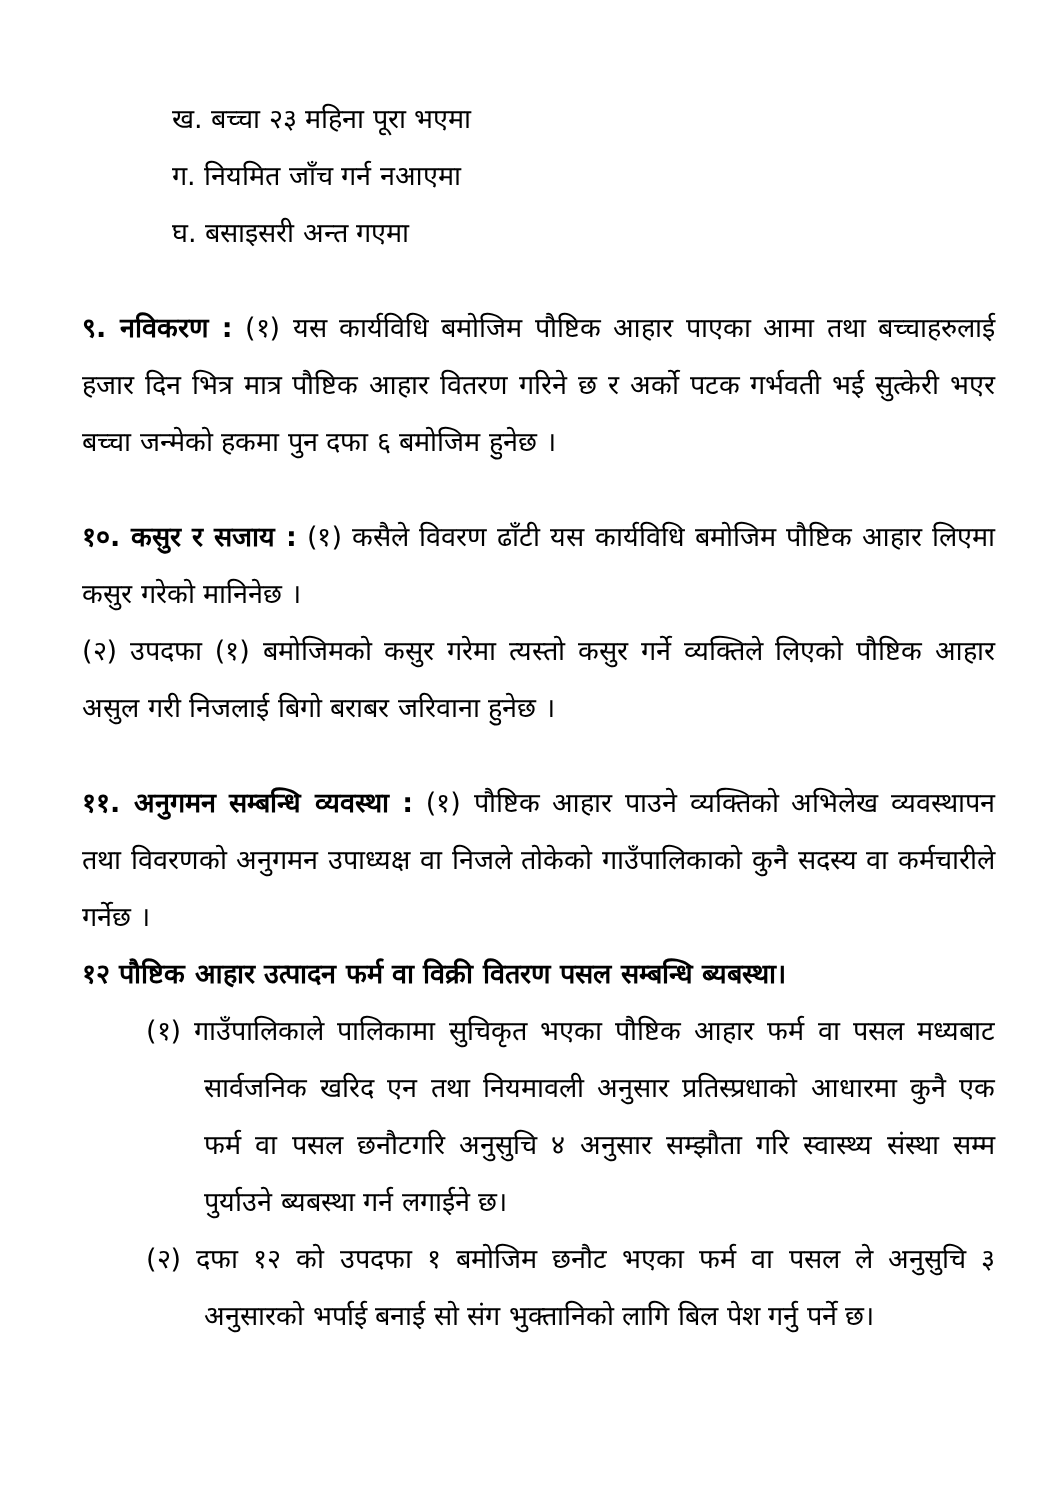ख. बच्चा २३ महिना पूरा भएमा
ग. नियमित जाँच गर्न नआएमा
घ. बसाइसरी अन्त गएमा
९. नविकरण : (१) यस कार्यविधि बमोजिम पौष्टिक आहार पाएका आमा तथा बच्चाहरुलाई हजार दिन भित्र मात्र पौष्टिक आहार वितरण गरिने छ र अर्को पटक गर्भवती भई सुत्केरी भएर बच्चा जन्मेको हकमा पुन दफा ६ बमोजिम हुनेछ ।
१०. कसुर र सजाय : (१) कसैले विवरण ढाँटी यस कार्यविधि बमोजिम पौष्टिक आहार लिएमा कसुर गरेको मानिनेछ ।
(२) उपदफा (१) बमोजिमको कसुर गरेमा त्यस्तो कसुर गर्ने व्यक्तिले लिएको पौष्टिक आहार असुल गरी निजलाई बिगो बराबर जरिवाना हुनेछ ।
११. अनुगमन सम्बन्धि व्यवस्था : (१) पौष्टिक आहार पाउने व्यक्तिको अभिलेख व्यवस्थापन तथा विवरणको अनुगमन उपाध्यक्ष वा निजले तोकेको गाउँपालिकाको कुनै सदस्य वा कर्मचारीले गर्नेछ ।
१२ पौष्टिक आहार उत्पादन फर्म वा विक्री वितरण पसल सम्बन्धि ब्यबस्था।
(१) गाउँपालिकाले पालिकामा सुचिकृत भएका पौष्टिक आहार फर्म वा पसल मध्यबाट सार्वजनिक खरिद एन तथा नियमावली अनुसार प्रतिस्प्रधाको आधारमा कुनै एक फर्म वा पसल छनौटगरि अनुसुचि ४ अनुसार सम्झौता गरि स्वास्थ्य संस्था सम्म पुर्याउने ब्यबस्था गर्न लगाईने छ।
(२) दफा १२ को उपदफा १ बमोजिम छनौट भएका फर्म वा पसल ले अनुसुचि ३ अनुसारको भर्पाई बनाई सो संग भुक्तानिको लागि बिल पेश गर्नु पर्ने छ।